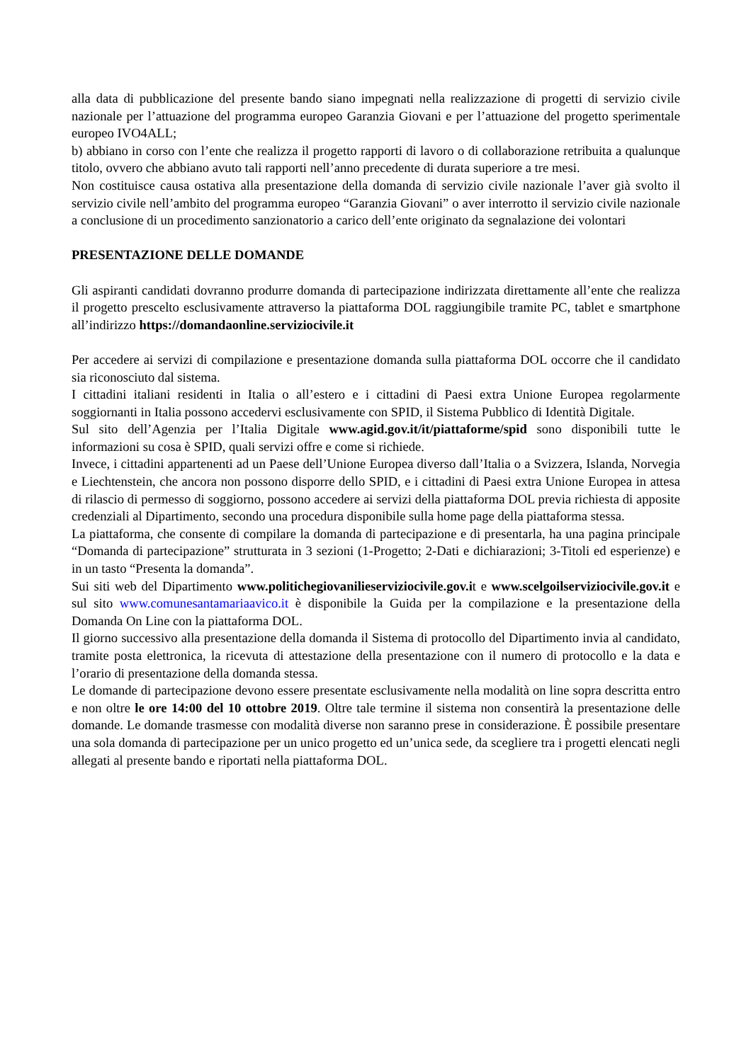alla data di pubblicazione del presente bando siano impegnati nella realizzazione di progetti di servizio civile nazionale per l’attuazione del programma europeo Garanzia Giovani e per l’attuazione del progetto sperimentale europeo IVO4ALL;
b) abbiano in corso con l’ente che realizza il progetto rapporti di lavoro o di collaborazione retribuita a qualunque titolo, ovvero che abbiano avuto tali rapporti nell’anno precedente di durata superiore a tre mesi.
Non costituisce causa ostativa alla presentazione della domanda di servizio civile nazionale l’aver già svolto il servizio civile nell’ambito del programma europeo “Garanzia Giovani” o aver interrotto il servizio civile nazionale a conclusione di un procedimento sanzionatorio a carico dell’ente originato da segnalazione dei volontari
PRESENTAZIONE DELLE DOMANDE
Gli aspiranti candidati dovranno produrre domanda di partecipazione indirizzata direttamente all’ente che realizza il progetto prescelto esclusivamente attraverso la piattaforma DOL raggiungibile tramite PC, tablet e smartphone all’indirizzo https://domandaonline.serviziocivile.it
Per accedere ai servizi di compilazione e presentazione domanda sulla piattaforma DOL occorre che il candidato sia riconosciuto dal sistema.
I cittadini italiani residenti in Italia o all’estero e i cittadini di Paesi extra Unione Europea regolarmente soggiornanti in Italia possono accedervi esclusivamente con SPID, il Sistema Pubblico di Identità Digitale.
Sul sito dell’Agenzia per l’Italia Digitale www.agid.gov.it/it/piattaforme/spid sono disponibili tutte le informazioni su cosa è SPID, quali servizi offre e come si richiede.
Invece, i cittadini appartenenti ad un Paese dell’Unione Europea diverso dall’Italia o a Svizzera, Islanda, Norvegia e Liechtenstein, che ancora non possono disporre dello SPID, e i cittadini di Paesi extra Unione Europea in attesa di rilascio di permesso di soggiorno, possono accedere ai servizi della piattaforma DOL previa richiesta di apposite credenziali al Dipartimento, secondo una procedura disponibile sulla home page della piattaforma stessa.
La piattaforma, che consente di compilare la domanda di partecipazione e di presentarla, ha una pagina principale “Domanda di partecipazione” strutturata in 3 sezioni (1-Progetto; 2-Dati e dichiarazioni; 3-Titoli ed esperienze) e in un tasto “Presenta la domanda”.
Sui siti web del Dipartimento www.politichegiovanilieserviziocivile.gov.it e www.scelgoilserviziocivile.gov.it e sul sito www.comunesantamariaavico.it è disponibile la Guida per la compilazione e la presentazione della Domanda On Line con la piattaforma DOL.
Il giorno successivo alla presentazione della domanda il Sistema di protocollo del Dipartimento invia al candidato, tramite posta elettronica, la ricevuta di attestazione della presentazione con il numero di protocollo e la data e l’orario di presentazione della domanda stessa.
Le domande di partecipazione devono essere presentate esclusivamente nella modalità on line sopra descritta entro e non oltre le ore 14:00 del 10 ottobre 2019. Oltre tale termine il sistema non consentirà la presentazione delle domande. Le domande trasmesse con modalità diverse non saranno prese in considerazione. È possibile presentare una sola domanda di partecipazione per un unico progetto ed un’unica sede, da scegliere tra i progetti elencati negli allegati al presente bando e riportati nella piattaforma DOL.